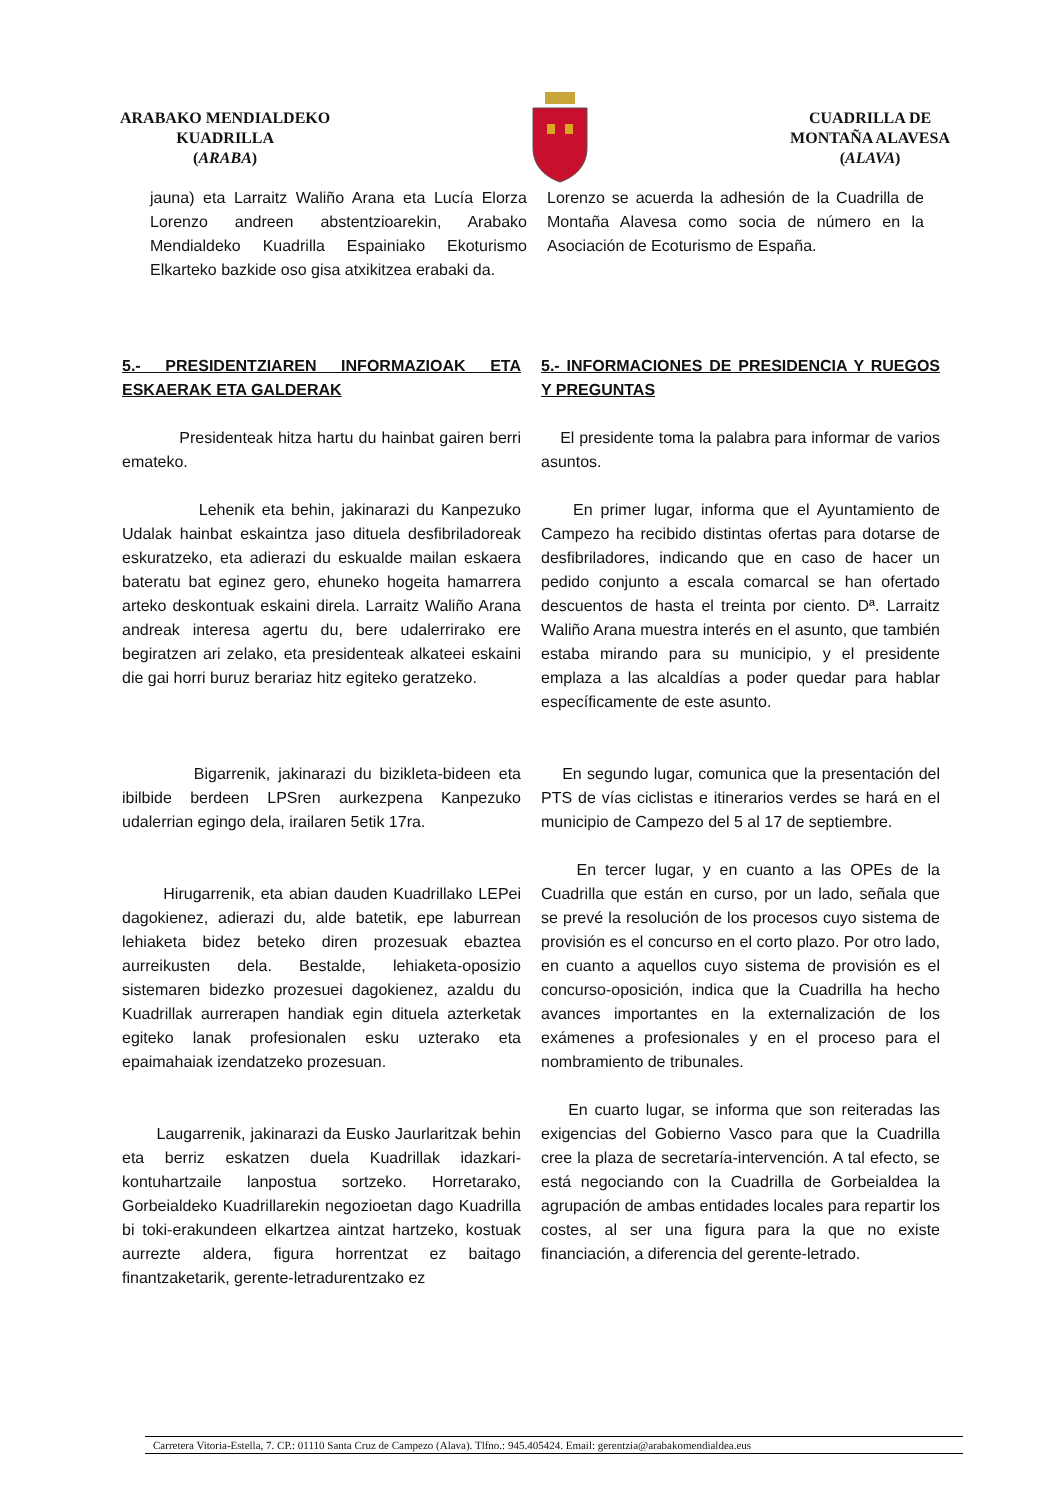ARABAKO MENDIALDEKO
KUADRILLA
(ARABA)
CUADRILLA DE
MONTAÑA ALAVESA
(ALAVA)
jauna) eta Larraitz Waliño Arana eta Lucía Elorza Lorenzo andreen abstentzioarekin, Arabako Mendialdeko Kuadrilla Espainiako Ekoturismo Elkarteko bazkide oso gisa atxikitzea erabaki da.
Lorenzo se acuerda la adhesión de la Cuadrilla de Montaña Alavesa como socia de número en la Asociación de Ecoturismo de España.
5.- PRESIDENTZIAREN INFORMAZIOAK ETA ESKAERAK ETA GALDERAK
Presidenteak hitza hartu du hainbat gairen berri emateko.
Lehenik eta behin, jakinarazi du Kanpezuko Udalak hainbat eskaintza jaso dituela desfibriladoreak eskuratzeko, eta adierazi du eskualde mailan eskaera bateratu bat eginez gero, ehuneko hogeita hamarrera arteko deskontuak eskaini direla. Larraitz Waliño Arana andreak interesa agertu du, bere udalerrirako ere begiratzen ari zelako, eta presidenteak alkateei eskaini die gai horri buruz berariaz hitz egiteko geratzeko.
Bigarrenik, jakinarazi du bizikleta-bideen eta ibilbide berdeen LPSren aurkezpena Kanpezuko udalerrian egingo dela, irailaren 5etik 17ra.
Hirugarrenik, eta abian dauden Kuadrillako LEPei dagokienez, adierazi du, alde batetik, epe laburrean lehiaketa bidez beteko diren prozesuak ebaztea aurreikusten dela. Bestalde, lehiaketa-oposizio sistemaren bidezko prozesuei dagokienez, azaldu du Kuadrillak aurrerapen handiak egin dituela azterketak egiteko lanak profesionalen esku uzterako eta epaimahaiak izendatzeko prozesuan.
Laugarrenik, jakinarazi da Eusko Jaurlaritzak behin eta berriz eskatzen duela Kuadrillak idazkari-kontuhartzaile lanpostua sortzeko. Horretarako, Gorbeialdeko Kuadrillarekin negozioetan dago Kuadrilla bi toki-erakundeen elkartzea aintzat hartzeko, kostuak aurrezte aldera, figura horrentzat ez baitago finantzaketarik, gerente-letradurentzako ez
5.- INFORMACIONES DE PRESIDENCIA Y RUEGOS Y PREGUNTAS
El presidente toma la palabra para informar de varios asuntos.
En primer lugar, informa que el Ayuntamiento de Campezo ha recibido distintas ofertas para dotarse de desfibriladores, indicando que en caso de hacer un pedido conjunto a escala comarcal se han ofertado descuentos de hasta el treinta por ciento. Dª. Larraitz Waliño Arana muestra interés en el asunto, que también estaba mirando para su municipio, y el presidente emplaza a las alcaldías a poder quedar para hablar específicamente de este asunto.
En segundo lugar, comunica que la presentación del PTS de vías ciclistas e itinerarios verdes se hará en el municipio de Campezo del 5 al 17 de septiembre.
En tercer lugar, y en cuanto a las OPEs de la Cuadrilla que están en curso, por un lado, señala que se prevé la resolución de los procesos cuyo sistema de provisión es el concurso en el corto plazo. Por otro lado, en cuanto a aquellos cuyo sistema de provisión es el concurso-oposición, indica que la Cuadrilla ha hecho avances importantes en la externalización de los exámenes a profesionales y en el proceso para el nombramiento de tribunales.
En cuarto lugar, se informa que son reiteradas las exigencias del Gobierno Vasco para que la Cuadrilla cree la plaza de secretaría-intervención. A tal efecto, se está negociando con la Cuadrilla de Gorbeialdea la agrupación de ambas entidades locales para repartir los costes, al ser una figura para la que no existe financiación, a diferencia del gerente-letrado.
Carretera Vitoria-Estella, 7. CP.: 01110 Santa Cruz de Campezo (Alava). Tlfno.: 945.405424. Email: gerentzia@arabakomendialdea.eus